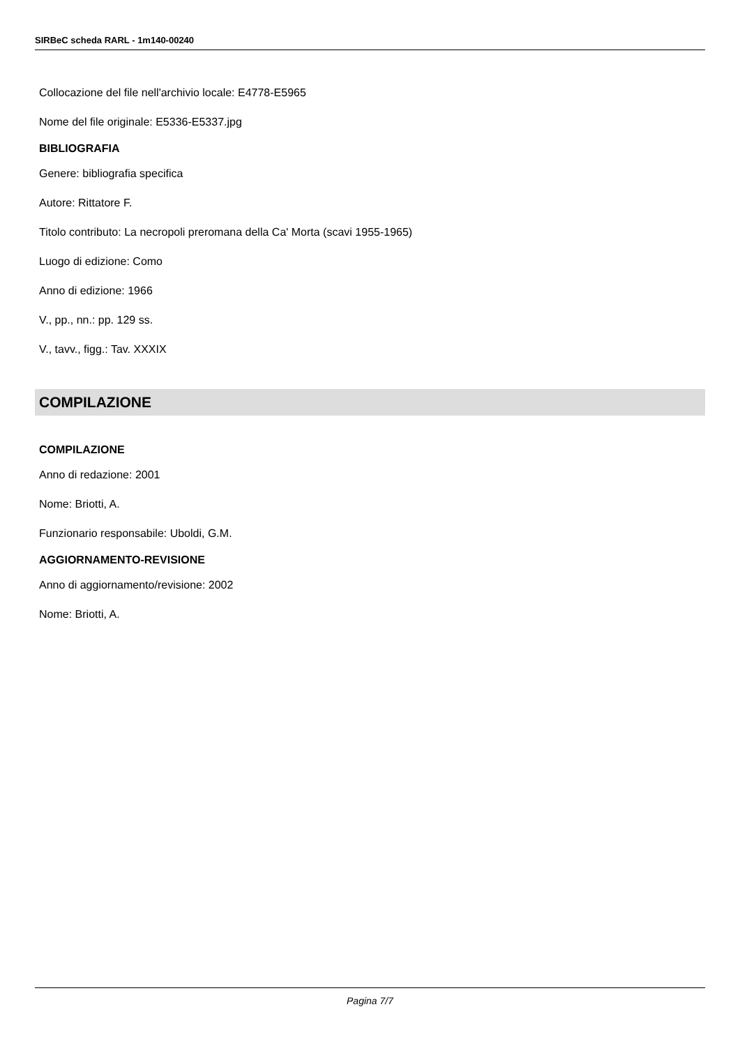SIRBeC scheda RARL - 1m140-00240
Collocazione del file nell'archivio locale: E4778-E5965
Nome del file originale: E5336-E5337.jpg
BIBLIOGRAFIA
Genere: bibliografia specifica
Autore: Rittatore F.
Titolo contributo: La necropoli preromana della Ca' Morta (scavi 1955-1965)
Luogo di edizione: Como
Anno di edizione: 1966
V., pp., nn.: pp. 129 ss.
V., tavv., figg.: Tav. XXXIX
COMPILAZIONE
COMPILAZIONE
Anno di redazione: 2001
Nome: Briotti, A.
Funzionario responsabile: Uboldi, G.M.
AGGIORNAMENTO-REVISIONE
Anno di aggiornamento/revisione: 2002
Nome: Briotti, A.
Pagina 7/7